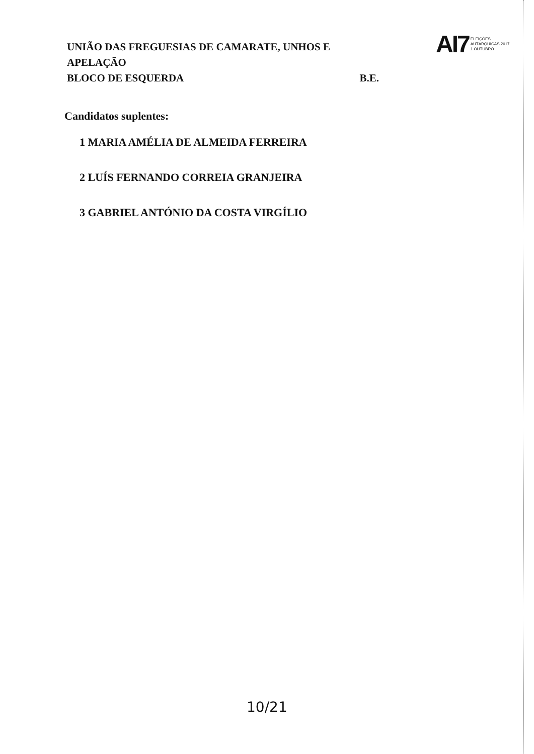UNIÃO DAS FREGUESIAS DE CAMARATE, UNHOS E APELAÇÃO
BLOCO DE ESQUERDA B.E.
AI7 ELEIÇÕES
AUTÁRQUICAS 2017
1 OUTUBRO
Candidatos suplentes:
1 MARIA AMÉLIA DE ALMEIDA FERREIRA
2 LUÍS FERNANDO CORREIA GRANJEIRA
3 GABRIEL ANTÓNIO DA COSTA VIRGÍLIO
10/21